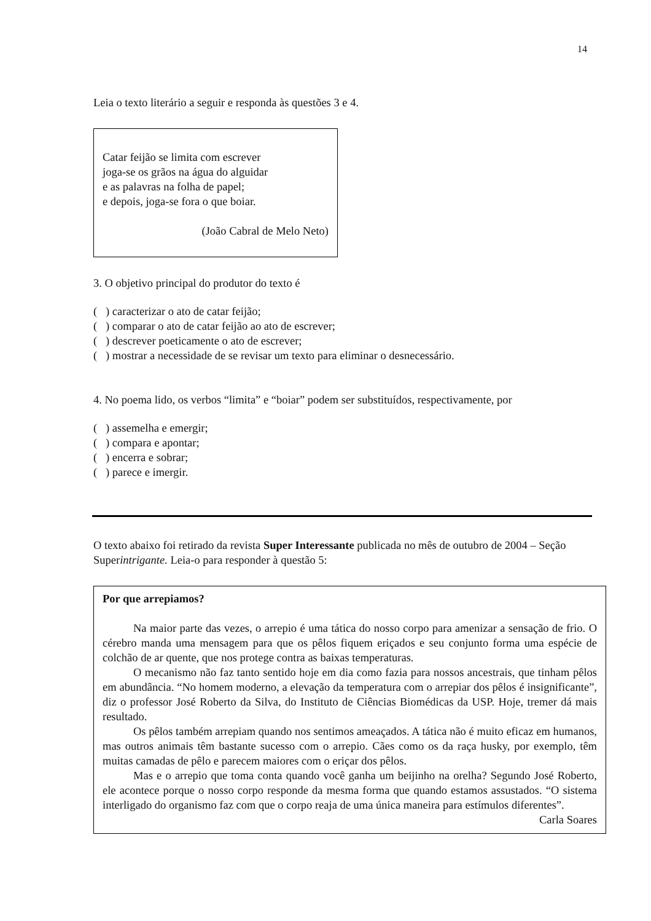14
Leia o texto literário a seguir e responda às questões 3 e 4.
Catar feijão se limita com escrever
joga-se os grãos na água do alguidar
e as palavras na folha de papel;
e depois, joga-se fora o que boiar.
(João Cabral de Melo Neto)
3. O objetivo principal do produtor do texto é
( ) caracterizar o ato de catar feijão;
( ) comparar o ato de catar feijão ao ato de escrever;
( ) descrever poeticamente o ato de escrever;
( ) mostrar a necessidade de se revisar um texto para eliminar o desnecessário.
4. No poema lido, os verbos “limita” e “boiar” podem ser substituídos, respectivamente, por
( ) assemelha e emergir;
( ) compara e apontar;
( ) encerra e sobrar;
( ) parece e imergir.
O texto abaixo foi retirado da revista Super Interessante publicada no mês de outubro de 2004 – Seção Superintrigante. Leia-o para responder à questão 5:
Por que arrepiamos?
Na maior parte das vezes, o arrepio é uma tática do nosso corpo para amenizar a sensação de frio. O cérebro manda uma mensagem para que os pêlos fiquem eriçados e seu conjunto forma uma espécie de colchão de ar quente, que nos protege contra as baixas temperaturas.
O mecanismo não faz tanto sentido hoje em dia como fazia para nossos ancestrais, que tinham pêlos em abundância. “No homem moderno, a elevação da temperatura com o arrepiar dos pêlos é insignificante”, diz o professor José Roberto da Silva, do Instituto de Ciências Biomédicas da USP. Hoje, tremer dá mais resultado.
Os pêlos também arrepiam quando nos sentimos ameaçados. A tática não é muito eficaz em humanos, mas outros animais têm bastante sucesso com o arrepio. Cães como os da raça husky, por exemplo, têm muitas camadas de pêlo e parecem maiores com o eriçar dos pêlos.
Mas e o arrepio que toma conta quando você ganha um beijinho na orelha? Segundo José Roberto, ele acontece porque o nosso corpo responde da mesma forma que quando estamos assustados. “O sistema interligado do organismo faz com que o corpo reaja de uma única maneira para estímulos diferentes”.
Carla Soares